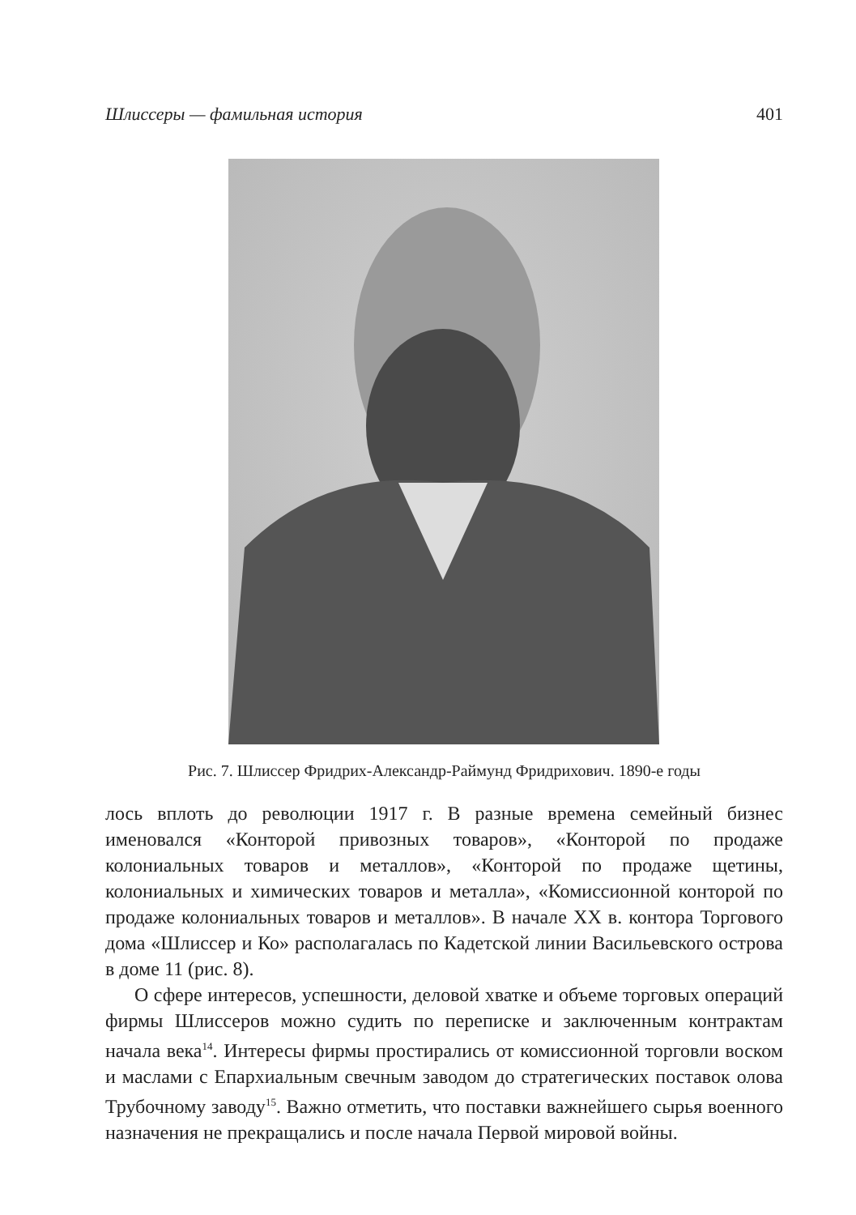Шлиссеры — фамильная история 401
Рис. 7. Шлиссер Фридрих-Александр-Раймунд Фридрихович. 1890-е годы
лось вплоть до революции 1917 г. В разные времена семейный бизнес именовался «Конторой привозных товаров», «Конторой по продаже колониальных товаров и металлов», «Конторой по продаже щетины, колониальных и химических товаров и металла», «Комиссионной конторой по продаже колониальных товаров и металлов». В начале XX в. контора Торгового дома «Шлиссер и Ко» располагалась по Кадетской линии Васильевского острова в доме 11 (рис. 8).
О сфере интересов, успешности, деловой хватке и объеме торговых операций фирмы Шлиссеров можно судить по переписке и заключенным контрактам начала века<sup>14</sup>. Интересы фирмы простирались от комиссионной торговли воском и маслами с Епархиальным свечным заводом до стратегических поставок олова Трубочному заводу<sup>15</sup>. Важно отметить, что поставки важнейшего сырья военного назначения не прекращались и после начала Первой мировой войны.